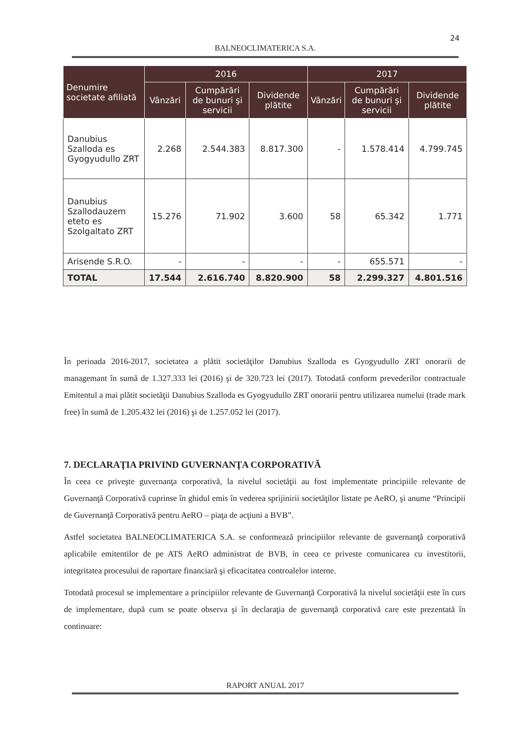24
BALNEOCLIMATERICA S.A.
| Denumire societate afiliată | 2016 | | | 2017 | | |
| --- | --- | --- | --- | --- | --- | --- |
| | Vânzări | Cumpărări de bunuri şi servicii | Dividende plătite | Vânzări | Cumpărări de bunuri şi servicii | Dividende plătite |
| Danubius Szalloda es Gyogyudullo ZRT | 2.268 | 2.544.383 | 8.817.300 | - | 1.578.414 | 4.799.745 |
| Danubius Szallodauzem eteto es Szolgaltato ZRT | 15.276 | 71.902 | 3.600 | 58 | 65.342 | 1.771 |
| Arisende S.R.O. | - | - | - | - | 655.571 | - |
| TOTAL | 17.544 | 2.616.740 | 8.820.900 | 58 | 2.299.327 | 4.801.516 |
În perioada 2016-2017, societatea a plătit societăţilor Danubius Szalloda es Gyogyudullo ZRT onorarii de managemant în sumă de 1.327.333 lei (2016) şi de 320.723 lei (2017). Totodată conform prevederilor contractuale Emitentul a mai plătit societăţii Danubius Szalloda es Gyogyudullo ZRT onorarii pentru utilizarea numelui (trade mark free) în sumă de 1.205.432 lei (2016) şi de 1.257.052 lei (2017).
7. DECLARAŢIA PRIVIND GUVERNANŢA CORPORATIVĂ
În ceea ce priveşte guvernanţa corporativă, la nivelul societăţii au fost implementate principiile relevante de Guvernanţă Corporativă cuprinse în ghidul emis în vederea sprijinirii societăţilor listate pe AeRO, şi anume “Principii de Guvernanţă Corporativă pentru AeRO – piaţa de acţiuni a BVB”.
Astfel societatea BALNEOCLIMATERICA S.A. se conformează principiilor relevante de guvernanţă corporativă aplicabile emitentilor de pe ATS AeRO administrat de BVB, in ceea ce priveste comunicarea cu investitorii, integritatea procesului de raportare financiară şi eficacitatea controalelor interne.
Totodată procesul se implementare a principiilor relevante de Guvernanţă Corporativă la nivelul societăţii este în curs de implementare, după cum se poate observa şi în declaraţia de guvernanţă corporativă care este prezentată în continuare:
RAPORT ANUAL 2017